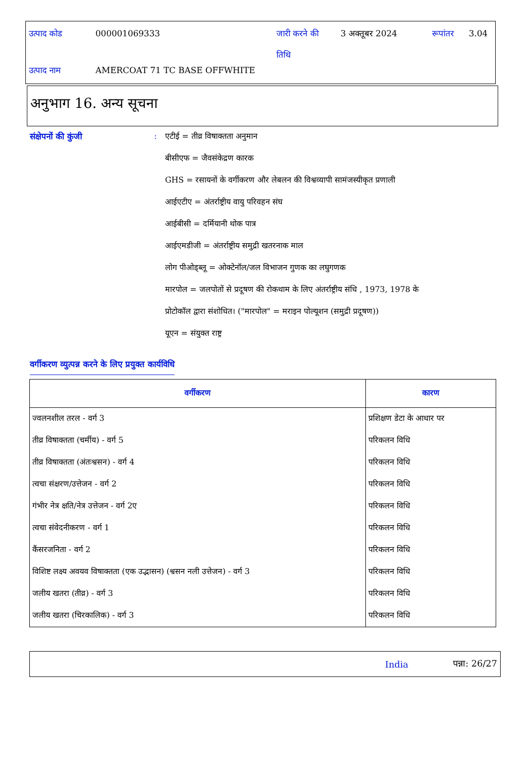| उत्पाद कोड | 000001069333 | जारी करने की तिथि | 3 अक्तूबर 2024 | रूपांतर | 3.04 |
| उत्पाद नाम | AMERCOAT 71 TC BASE OFFWHITE | | | | |
अनुभाग 16. अन्य सूचना
संक्षेपनों की कुंजी : एटीई = तीव्र विषाक्तता अनुमान
बीसीएफ = जैवसंकेद्रण कारक
GHS = रसायनों के वर्गीकरण और लेबलन की विश्वव्यापी सामंजस्यीकृत प्रणाली
आईएटीए = अंतर्राष्ट्रीय वायु परिवहन संघ
आईबीसी = दर्मियानी थोक पात्र
आईएमडीजी = अंतर्राष्ट्रीय समुद्री खतरनाक माल
लोग पीओड्ब्लू = ओक्टेनॉल/जल विभाजन गुणक का लघुगणक
मारपोल = जलपोतों से प्रदूषण की रोकथाम के लिए अंतर्राष्ट्रीय संधि , 1973, 1978 के
प्रोटोकॉल द्वारा संशोधित। ("मारपोल" = मराइन पोल्यूशन (समुद्री प्रदूषण))
यूएन = संयुक्त राष्ट्र
वर्गीकरण व्युत्पन्न करने के लिए प्रयुक्त कार्यविधि
| वर्गीकरण | कारण |
| --- | --- |
| ज्वलनशील तरल - वर्ग 3 | प्रशिक्षण डेटा के आधार पर |
| तीव्र विषाक्तता (चर्मीय) - वर्ग 5 | परिकलन विधि |
| तीव्र विषाक्तता (अंतःश्वसन) - वर्ग 4 | परिकलन विधि |
| त्वचा संक्षरण/उत्तेजन - वर्ग 2 | परिकलन विधि |
| गंभीर नेत्र क्षति/नेत्र उत्तेजन - वर्ग 2ए | परिकलन विधि |
| त्वचा संवेदनीकरण - वर्ग 1 | परिकलन विधि |
| कैंसरजनिता - वर्ग 2 | परिकलन विधि |
| विशिष्ट लक्ष्य अवयव विषाक्तता (एक उद्भासन) (श्वसन नली उत्तेजन) - वर्ग 3 | परिकलन विधि |
| जलीय खतरा (तीव्र) - वर्ग 3 | परिकलन विधि |
| जलीय खतरा (चिरकालिक) - वर्ग 3 | परिकलन विधि |
India पन्ना: 26/27